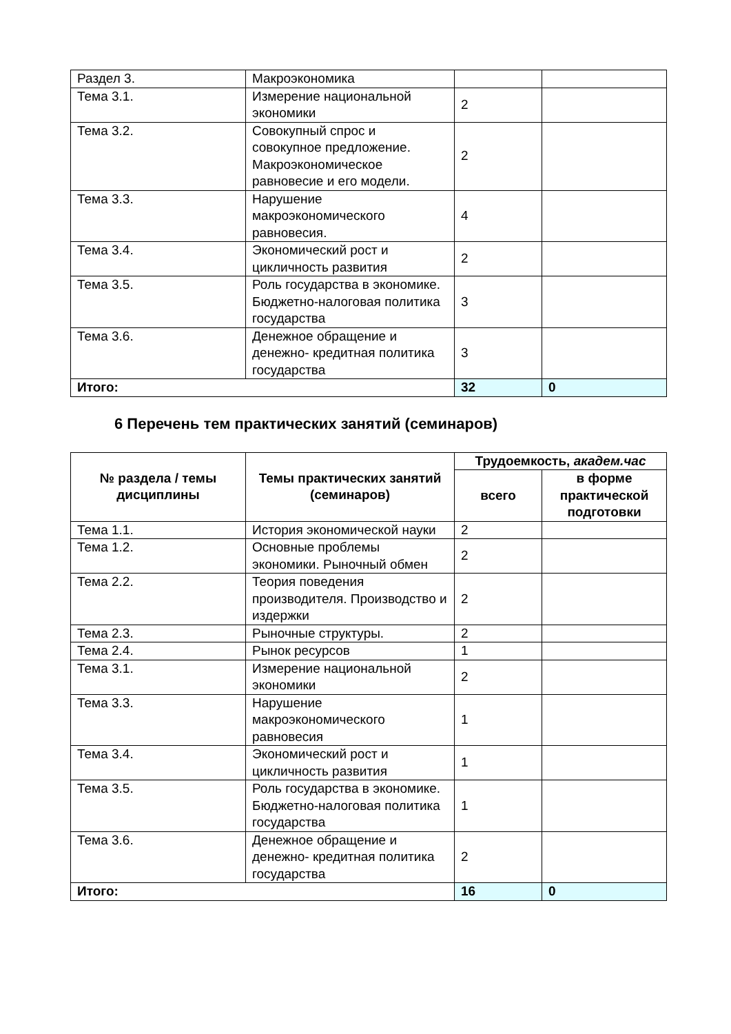| Раздел 3. | Макроэкономика | | |
| Тема 3.1. | Измерение национальной экономики | 2 | |
| Тема 3.2. | Совокупный спрос и совокупное предложение. Макроэкономическое равновесие и его модели. | 2 | |
| Тема 3.3. | Нарушение макроэкономического равновесия. | 4 | |
| Тема 3.4. | Экономический рост и цикличность развития | 2 | |
| Тема 3.5. | Роль государства в экономике. Бюджетно-налоговая политика государства | 3 | |
| Тема 3.6. | Денежное обращение и денежно- кредитная политика государства | 3 | |
| Итого: | | 32 | 0 |
6 Перечень тем практических занятий (семинаров)
| № раздела / темы дисциплины | Темы практических занятий (семинаров) | Трудоемкость, академ.час | |
| --- | --- | --- | --- |
| | | всего | в форме практической подготовки |
| Тема 1.1. | История экономической науки | 2 | |
| Тема 1.2. | Основные проблемы экономики. Рыночный обмен | 2 | |
| Тема 2.2. | Теория поведения производителя. Производство и издержки | 2 | |
| Тема 2.3. | Рыночные структуры. | 2 | |
| Тема 2.4. | Рынок ресурсов | 1 | |
| Тема 3.1. | Измерение национальной экономики | 2 | |
| Тема 3.3. | Нарушение макроэкономического равновесия | 1 | |
| Тема 3.4. | Экономический рост и цикличность развития | 1 | |
| Тема 3.5. | Роль государства в экономике. Бюджетно-налоговая политика государства | 1 | |
| Тема 3.6. | Денежное обращение и денежно- кредитная политика государства | 2 | |
| Итого: | | 16 | 0 |